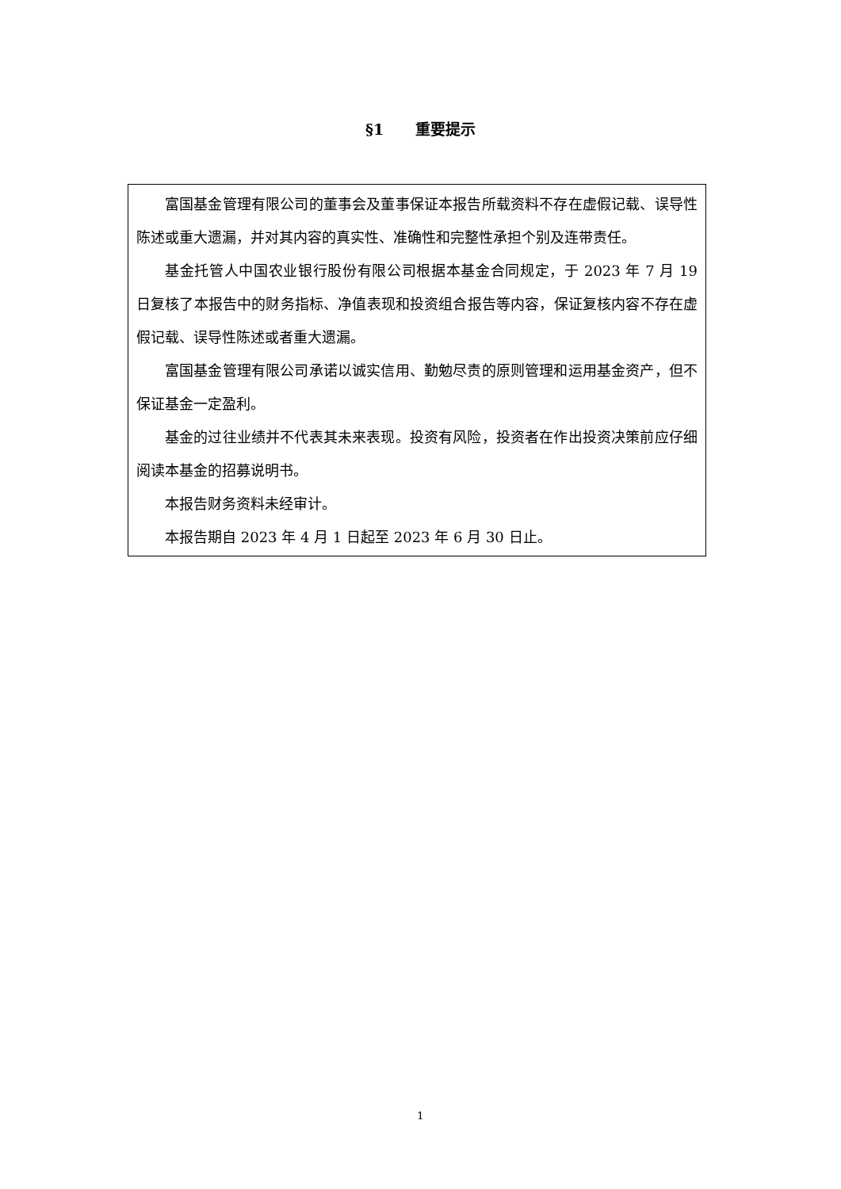§1 重要提示
富国基金管理有限公司的董事会及董事保证本报告所载资料不存在虚假记载、误导性陈述或重大遗漏，并对其内容的真实性、准确性和完整性承担个别及连带责任。
基金托管人中国农业银行股份有限公司根据本基金合同规定，于 2023 年 7 月 19 日复核了本报告中的财务指标、净值表现和投资组合报告等内容，保证复核内容不存在虚假记载、误导性陈述或者重大遗漏。
富国基金管理有限公司承诺以诚实信用、勤勉尽责的原则管理和运用基金资产，但不保证基金一定盈利。
基金的过往业绩并不代表其未来表现。投资有风险，投资者在作出投资决策前应仔细阅读本基金的招募说明书。
本报告财务资料未经审计。
本报告期自 2023 年 4 月 1 日起至 2023 年 6 月 30 日止。
1